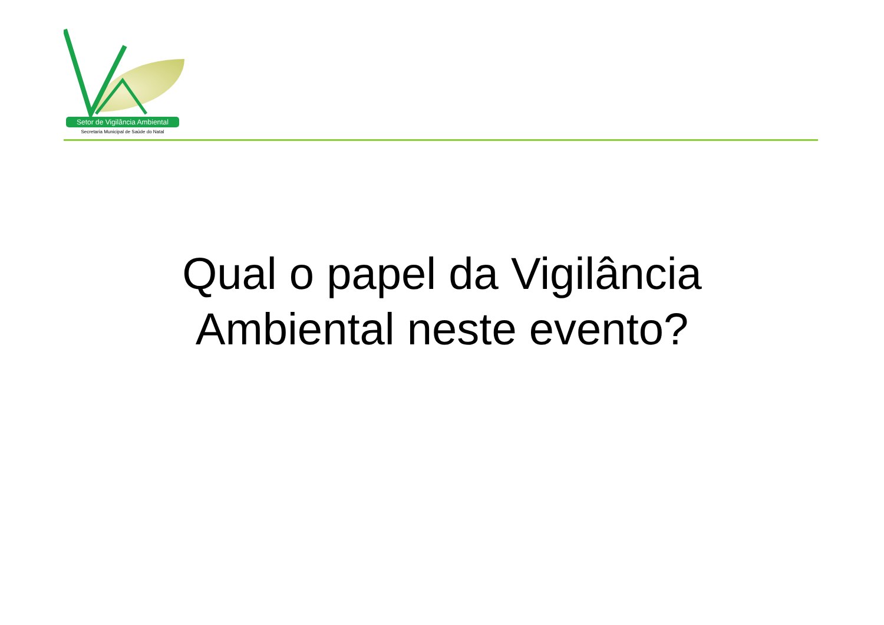Setor de Vigilância Ambiental
Secretaria Municipal de Saúde do Natal
Qual o papel da Vigilância
Ambiental neste evento?